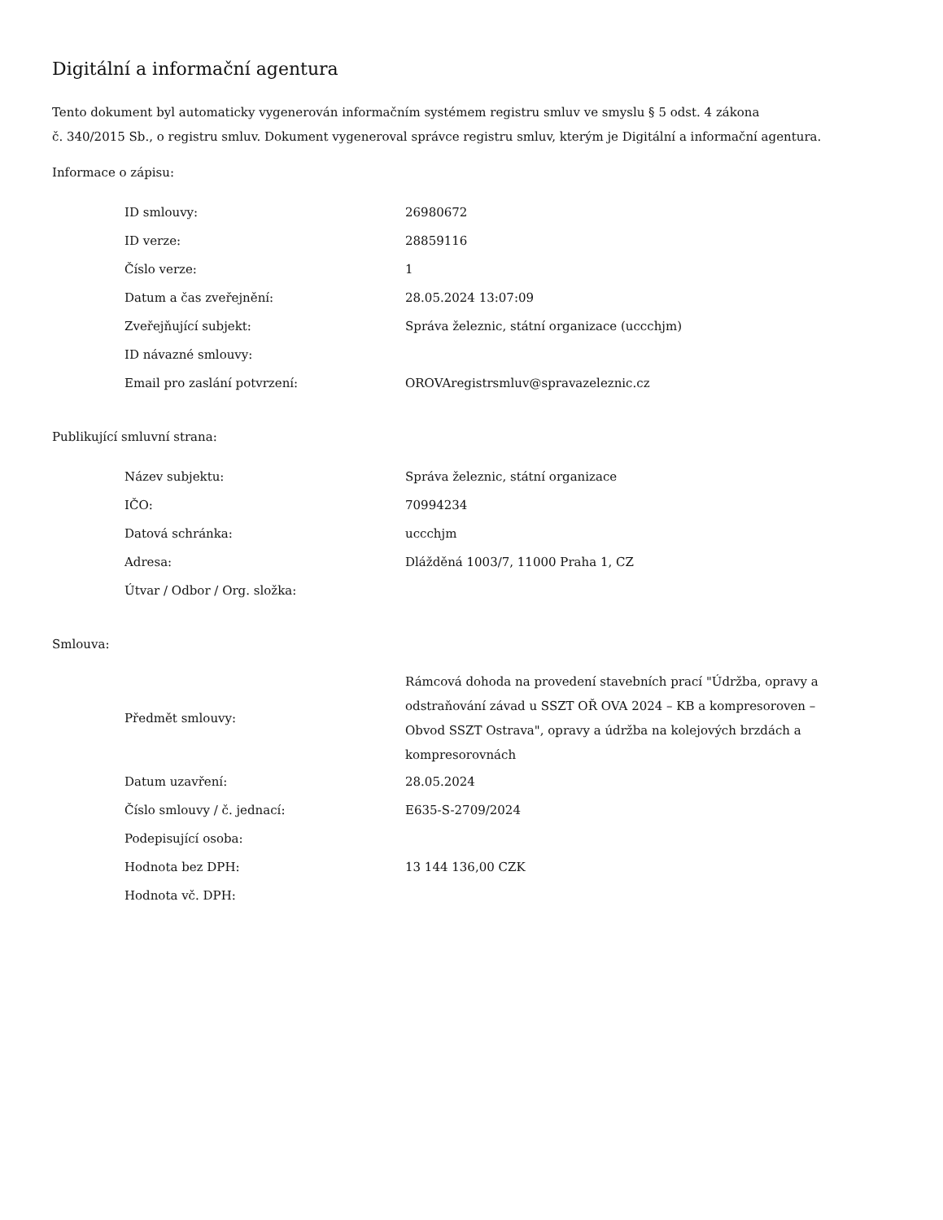Digitální a informační agentura
Tento dokument byl automaticky vygenerován informačním systémem registru smluv ve smyslu § 5 odst. 4 zákona
č. 340/2015 Sb., o registru smluv. Dokument vygeneroval správce registru smluv, kterým je Digitální a informační agentura.
Informace o zápisu:
| ID smlouvy: | 26980672 |
| ID verze: | 28859116 |
| Číslo verze: | 1 |
| Datum a čas zveřejnění: | 28.05.2024 13:07:09 |
| Zveřejňující subjekt: | Správa železnic, státní organizace (uccchjm) |
| ID návazné smlouvy: | |
| Email pro zaslání potvrzení: | OROVAregistrsmluv@spravazeleznic.cz |
Publikující smluvní strana:
| Název subjektu: | Správa železnic, státní organizace |
| IČO: | 70994234 |
| Datová schránka: | uccchjm |
| Adresa: | Dlážděná 1003/7, 11000 Praha 1, CZ |
| Útvar / Odbor / Org. složka: | |
Smlouva:
| Předmět smlouvy: | Rámcová dohoda na provedení stavebních prací "Údržba, opravy a odstraňování závad u SSZT OŘ OVA 2024 – KB a kompresoroven – Obvod SSZT Ostrava", opravy a údržba na kolejových brzdách a kompresorovnách |
| Datum uzavření: | 28.05.2024 |
| Číslo smlouvy / č. jednací: | E635-S-2709/2024 |
| Podepisující osoba: | |
| Hodnota bez DPH: | 13 144 136,00 CZK |
| Hodnota vč. DPH: | |